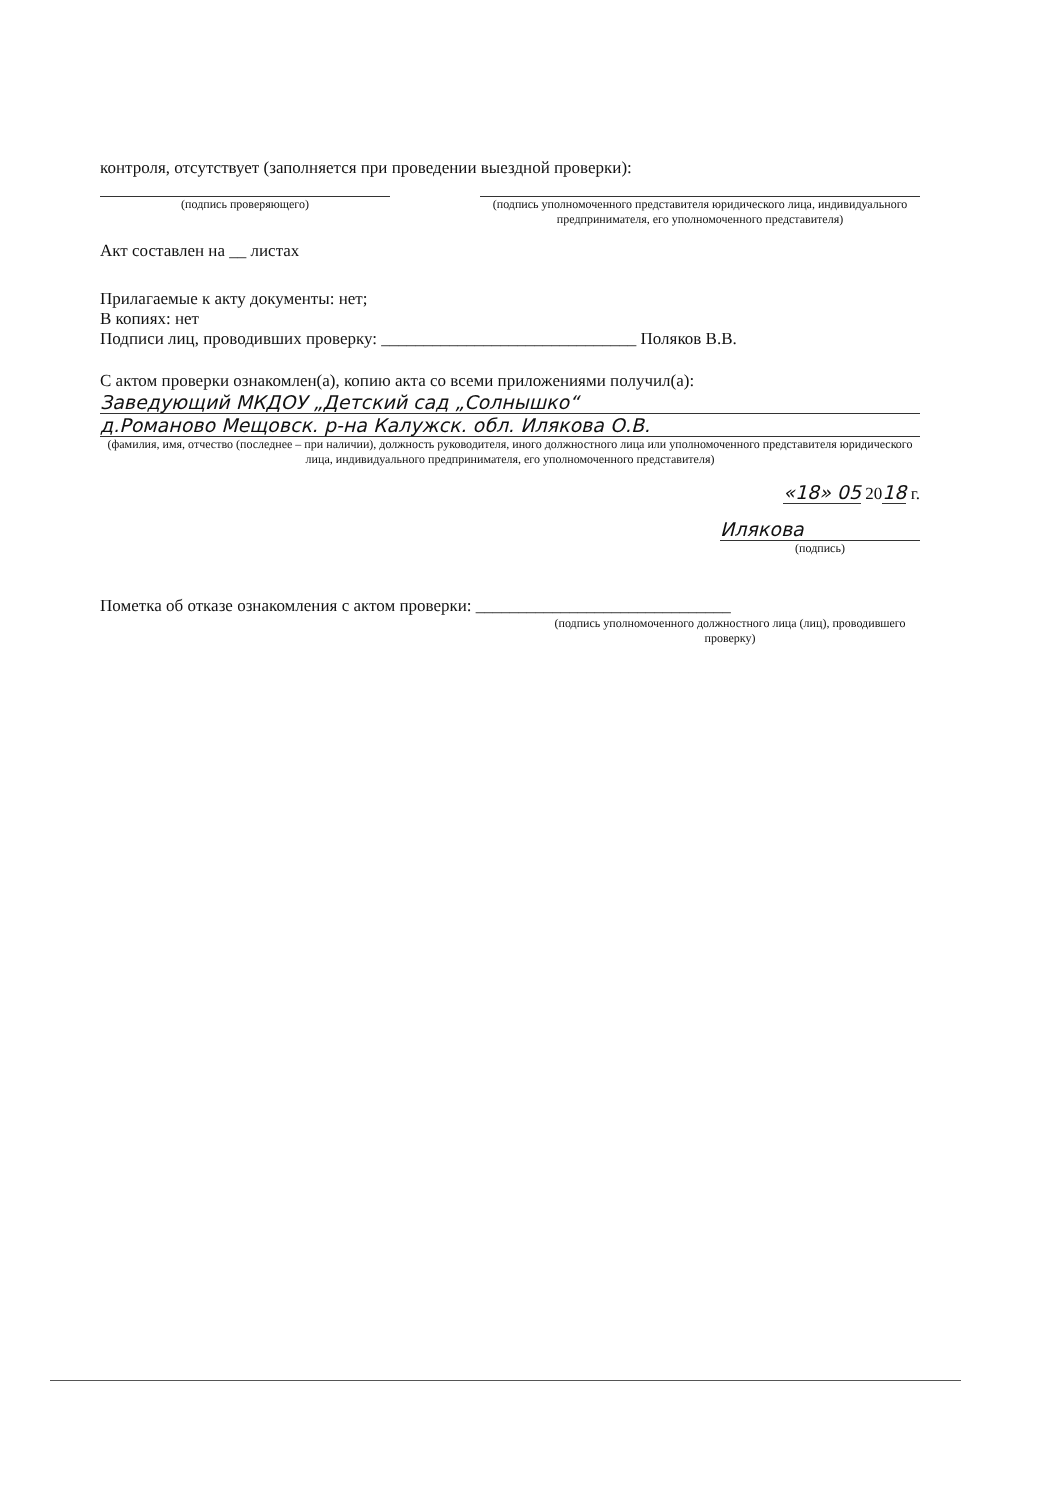контроля, отсутствует (заполняется при проведении выездной проверки):
(подпись проверяющего) (подпись уполномоченного представителя юридического лица, индивидуального предпринимателя, его уполномоченного представителя)
Акт составлен на __ листах
Прилагаемые к акту документы: нет;
В копиях: нет
Подписи лиц, проводивших проверку: ______________________________ Поляков В.В.
С актом проверки ознакомлен(а), копию акта со всеми приложениями получил(а):
Заведующий МКДОУ „Детский сад „Солнышко“
д.Романово Мещовск. р-на Калужск. обл. Илякова О.В.
(фамилия, имя, отчество (последнее – при наличии), должность руководителя, иного должностного лица или уполномоченного представителя юридического лица, индивидуального предпринимателя, его уполномоченного представителя)
«18» 05 2018 г.
Илякова
(подпись)
Пометка об отказе ознакомления с актом проверки: ______________________________
(подпись уполномоченного должностного лица (лиц), проводившего проверку)